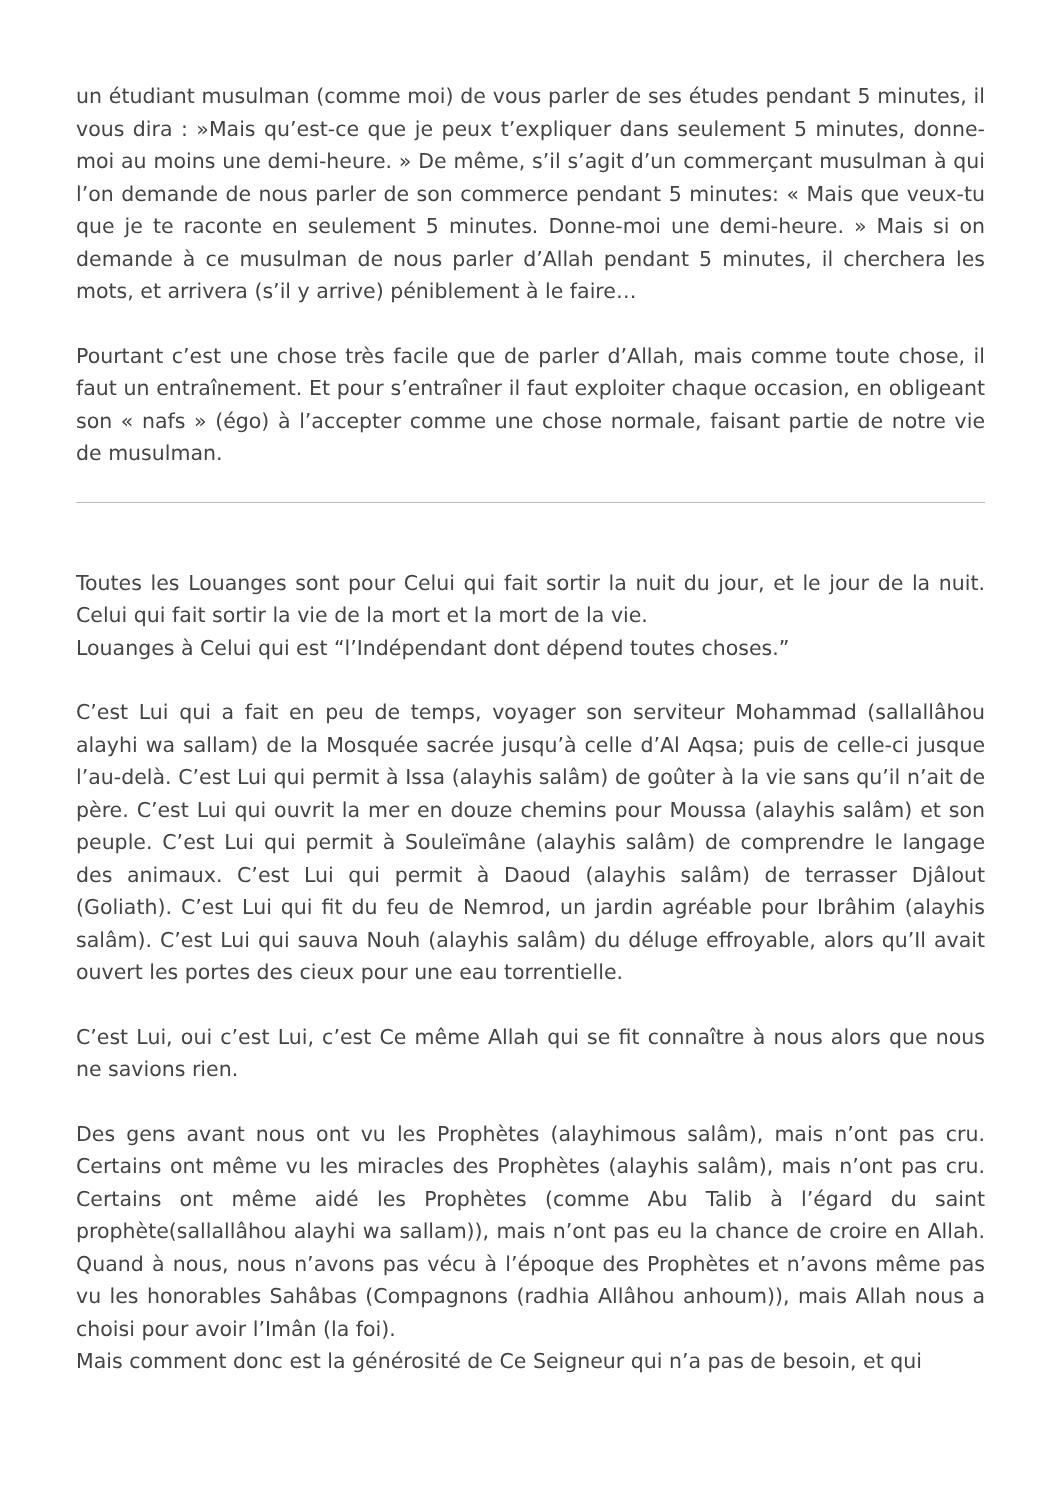un étudiant musulman (comme moi) de vous parler de ses études pendant 5 minutes, il vous dira : »Mais qu’est-ce que je peux t’expliquer dans seulement 5 minutes, donne-moi au moins une demi-heure. » De même, s’il s’agit d’un commerçant musulman à qui l’on demande de nous parler de son commerce pendant 5 minutes: « Mais que veux-tu que je te raconte en seulement 5 minutes. Donne-moi une demi-heure. » Mais si on demande à ce musulman de nous parler d’Allah pendant 5 minutes, il cherchera les mots, et arrivera (s’il y arrive) péniblement à le faire…
Pourtant c’est une chose très facile que de parler d’Allah, mais comme toute chose, il faut un entraînement. Et pour s’entraîner il faut exploiter chaque occasion, en obligeant son « nafs » (égo) à l’accepter comme une chose normale, faisant partie de notre vie de musulman.
Toutes les Louanges sont pour Celui qui fait sortir la nuit du jour, et le jour de la nuit. Celui qui fait sortir la vie de la mort et la mort de la vie.
Louanges à Celui qui est “l’Indépendant dont dépend toutes choses.”
C’est Lui qui a fait en peu de temps, voyager son serviteur Mohammad (sallallâhou alayhi wa sallam) de la Mosquée sacrée jusqu’à celle d’Al Aqsa; puis de celle-ci jusque l’au-delà. C’est Lui qui permit à Issa (alayhis salâm) de goûter à la vie sans qu’il n’ait de père. C’est Lui qui ouvrit la mer en douze chemins pour Moussa (alayhis salâm) et son peuple. C’est Lui qui permit à Souleïmâne (alayhis salâm) de comprendre le langage des animaux. C’est Lui qui permit à Daoud (alayhis salâm) de terrasser Djâlout (Goliath). C’est Lui qui fit du feu de Nemrod, un jardin agréable pour Ibrâhim (alayhis salâm). C’est Lui qui sauva Nouh (alayhis salâm) du déluge effroyable, alors qu’Il avait ouvert les portes des cieux pour une eau torrentielle.
C’est Lui, oui c’est Lui, c’est Ce même Allah qui se fit connaître à nous alors que nous ne savions rien.
Des gens avant nous ont vu les Prophètes (alayhimous salâm), mais n’ont pas cru. Certains ont même vu les miracles des Prophètes (alayhis salâm), mais n’ont pas cru. Certains ont même aidé les Prophètes (comme Abu Talib à l’égard du saint prophète(sallallâhou alayhi wa sallam)), mais n’ont pas eu la chance de croire en Allah. Quand à nous, nous n’avons pas vécu à l’époque des Prophètes et n’avons même pas vu les honorables Sahâbas (Compagnons (radhia Allâhou anhoum)), mais Allah nous a choisi pour avoir l’Imân (la foi).
Mais comment donc est la générosité de Ce Seigneur qui n’a pas de besoin, et qui